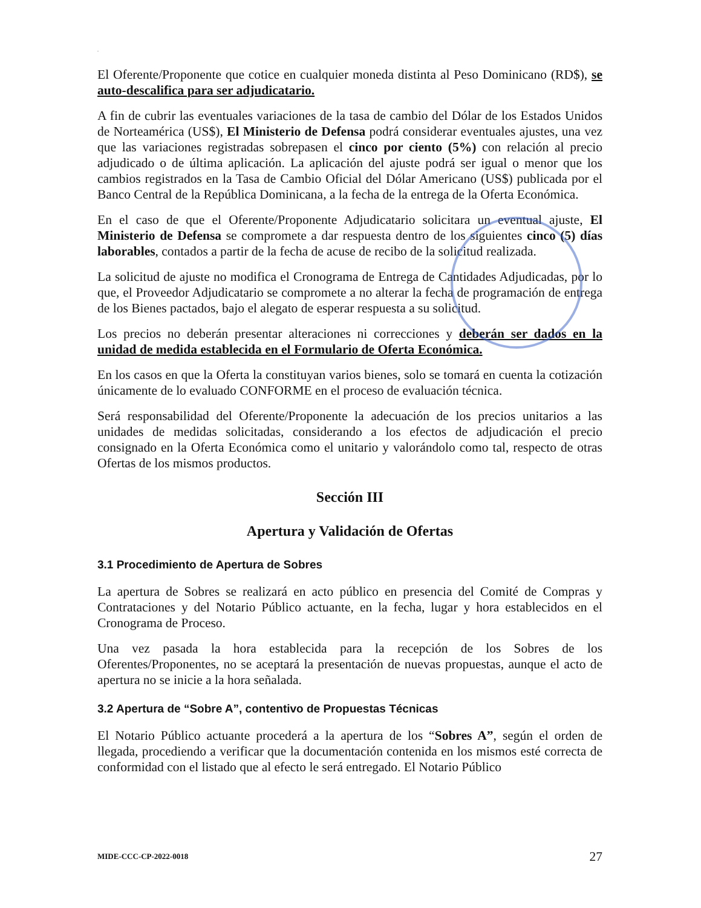.
El Oferente/Proponente que cotice en cualquier moneda distinta al Peso Dominicano (RD$), se auto-descalifica para ser adjudicatario.
A fin de cubrir las eventuales variaciones de la tasa de cambio del Dólar de los Estados Unidos de Norteamérica (US$), El Ministerio de Defensa podrá considerar eventuales ajustes, una vez que las variaciones registradas sobrepasen el cinco por ciento (5%) con relación al precio adjudicado o de última aplicación. La aplicación del ajuste podrá ser igual o menor que los cambios registrados en la Tasa de Cambio Oficial del Dólar Americano (US$) publicada por el Banco Central de la República Dominicana, a la fecha de la entrega de la Oferta Económica.
En el caso de que el Oferente/Proponente Adjudicatario solicitara un eventual ajuste, El Ministerio de Defensa se compromete a dar respuesta dentro de los siguientes cinco (5) días laborables, contados a partir de la fecha de acuse de recibo de la solicitud realizada.
La solicitud de ajuste no modifica el Cronograma de Entrega de Cantidades Adjudicadas, por lo que, el Proveedor Adjudicatario se compromete a no alterar la fecha de programación de entrega de los Bienes pactados, bajo el alegato de esperar respuesta a su solicitud.
Los precios no deberán presentar alteraciones ni correcciones y deberán ser dados en la unidad de medida establecida en el Formulario de Oferta Económica.
En los casos en que la Oferta la constituyan varios bienes, solo se tomará en cuenta la cotización únicamente de lo evaluado CONFORME en el proceso de evaluación técnica.
Será responsabilidad del Oferente/Proponente la adecuación de los precios unitarios a las unidades de medidas solicitadas, considerando a los efectos de adjudicación el precio consignado en la Oferta Económica como el unitario y valorándolo como tal, respecto de otras Ofertas de los mismos productos.
Sección III
Apertura y Validación de Ofertas
3.1 Procedimiento de Apertura de Sobres
La apertura de Sobres se realizará en acto público en presencia del Comité de Compras y Contrataciones y del Notario Público actuante, en la fecha, lugar y hora establecidos en el Cronograma de Proceso.
Una vez pasada la hora establecida para la recepción de los Sobres de los Oferentes/Proponentes, no se aceptará la presentación de nuevas propuestas, aunque el acto de apertura no se inicie a la hora señalada.
3.2 Apertura de “Sobre A”, contentivo de Propuestas Técnicas
El Notario Público actuante procederá a la apertura de los “Sobres A”, según el orden de llegada, procediendo a verificar que la documentación contenida en los mismos esté correcta de conformidad con el listado que al efecto le será entregado. El Notario Público
MIDE-CCC-CP-2022-0018 27